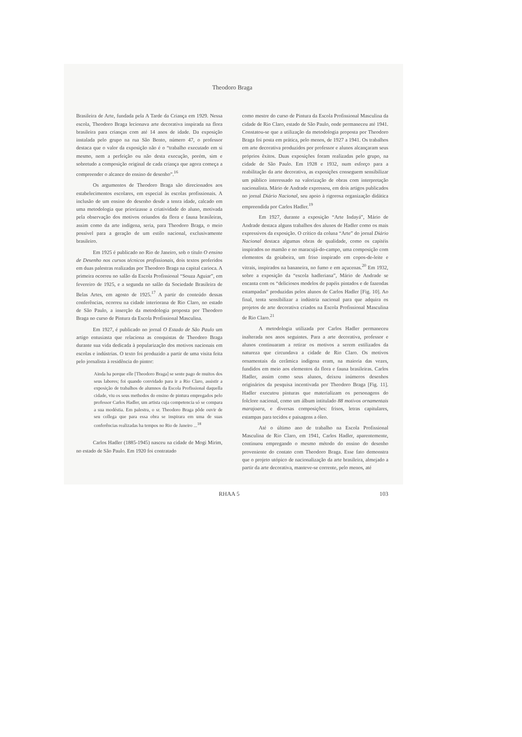Theodoro Braga
Brasileira de Arte, fundada pela A Tarde da Criança em 1929. Nessa escola, Theodoro Braga lecionava arte decorativa inspirada na flora brasileira para crianças com até 14 anos de idade. Da exposição instalada pelo grupo na rua São Bento, número 47, o professor destaca que o valor da exposição não é o “trabalho executado em si mesmo, nem a perfeição ou não desta execução, porém, sim e sobretudo a composição original de cada criança que agora começa a compreender o alcance do ensino de desenho”.<sup>16</sup>
Os argumentos de Theodoro Braga são direcionados aos estabelecimentos escolares, em especial às escolas profissionais. A inclusão de um ensino do desenho desde a tenra idade, calcado em uma metodologia que priorizasse a criatividade do aluno, motivada pela observação dos motivos oriundos da flora e fauna brasileiras, assim como da arte indígena, seria, para Theodoro Braga, o meio possível para a geração de um estilo nacional, exclusivamente brasileiro.
Em 1925 é publicado no Rio de Janeiro, sob o título O ensino de Desenho nos cursos técnicos profissionais, dois textos proferidos em duas palestras realizadas por Theodoro Braga na capital carioca. A primeira ocorreu no salão da Escola Profissional “Souza Aguiar”, em fevereiro de 1925, e a segunda no salão da Sociedade Brasileira de Belas Artes, em agosto de 1925.<sup>17</sup> A partir do conteúdo dessas conferências, ocorreu na cidade interiorana de Rio Claro, no estado de São Paulo, a inserção da metodologia proposta por Theodoro Braga no curso de Pintura da Escola Profissional Masculina.
Em 1927, é publicado no jornal O Estado de São Paulo um artigo entusiasta que relaciona as conquistas de Theodoro Braga durante sua vida dedicada à popularização dos motivos nacionais em escolas e indústrias. O texto foi produzido a partir de uma visita feita pelo jornalista à residência do pintor:
Ainda ha porque elle [Theodoro Braga] se sente pago de muitos dos seus labores; foi quando convidado para ir a Rio Claro, assistir a exposição de trabalhos de alumnos da Escola Profissional daquella cidade, viu os seus methodos do ensino de pintura empregados pelo professor Carlos Hadler, um artista cuja competencia só se compara a sua modéstia. Em palestra, o sr. Theodoro Braga pôde ouvir de seu collega que para essa obra se inspirara em uma de suas conferências realizadas ha tempos no Rio de Janeiro ...<sup>18</sup>
Carlos Hadler (1885-1945) nasceu na cidade de Mogi Mirim, no estado de São Paulo. Em 1920 foi contratado
como mestre do curso de Pintura da Escola Profissional Masculina da cidade de Rio Claro, estado de São Paulo, onde permaneceu até 1941. Constatou-se que a utilização da metodologia proposta por Theodoro Braga foi posta em prática, pelo menos, de 1927 a 1941. Os trabalhos em arte decorativa produzidos por professor e alunos alcançaram seus próprios êxitos. Duas exposições foram realizadas pelo grupo, na cidade de São Paulo. Em 1928 e 1932, num esforço para a reabilitação da arte decorativa, as exposições conseguem sensibilizar um público interessado na valorização de obras com interpretação nacionalista. Mário de Andrade expressou, em dois artigos publicados no jornal Diário Nacional, seu apoio à rigorosa organização didática empreendida por Carlos Hadler.<sup>19</sup>
Em 1927, durante a exposição “Arte Indayá”, Mário de Andrade destaca alguns trabalhos dos alunos de Hadler como os mais expressivos da exposição. O crítico da coluna “Arte” do jornal Diário Nacional destaca algumas obras de qualidade, como os capitéis inspirados no mamão e no maracujá-do-campo, uma composição com elementos da goiabeira, um friso inspirado em copos-de-leite e vitrais, inspirados na bananeira, no fumo e em açucenas.<sup>20</sup> Em 1932, sobre a exposição da “escola hadleriana”, Mário de Andrade se encanta com os “deliciosos modelos de papéis pintados e de fazendas estampadas” produzidas pelos alunos de Carlos Hadler [Fig. 10]. Ao final, tenta sensibilizar a indústria nacional para que adquira os projetos de arte decorativa criados na Escola Profissional Masculina de Rio Claro.<sup>21</sup>
A metodologia utilizada por Carlos Hadler permaneceu inalterada nos anos seguintes. Para a arte decorativa, professor e alunos continuaram a retirar os motivos a serem estilizados da natureza que circundava a cidade de Rio Claro. Os motivos ornamentais da cerâmica indígena eram, na maioria das vezes, fundidos em meio aos elementos da flora e fauna brasileiras. Carlos Hadler, assim como seus alunos, deixou inúmeros desenhos originários da pesquisa incentivada por Theodoro Braga [Fig. 11]. Hadler executou pinturas que materializam os personagens do folclore nacional, como um álbum intitulado 88 motivos ornamentais marajoara, e diversas composições: frisos, letras capitulares, estampas para tecidos e paisagens a óleo.
Até o último ano de trabalho na Escola Profissional Masculina de Rio Claro, em 1941, Carlos Hadler, aparentemente, continuou empregando o mesmo método do ensino do desenho proveniente do contato com Theodoro Braga. Esse fato demonstra que o projeto utópico de nacionalização da arte brasileira, almejado a partir da arte decorativa, manteve-se corrente, pelo menos, até
RHAA 5 103